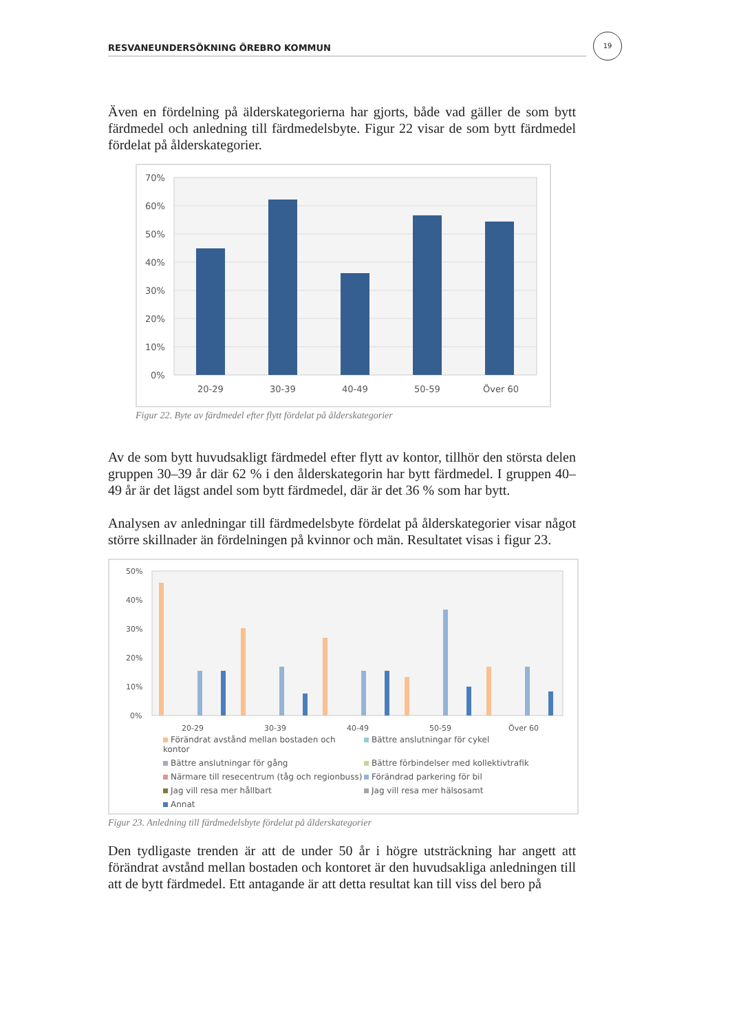RESVANEUNDERSÖKNING ÖREBRO KOMMUN
19
Även en fördelning på älderskategorierna har gjorts, både vad gäller de som bytt färdmedel och anledning till färdmedelsbyte. Figur 22 visar de som bytt färdmedel fördelat på ålderskategorier.
70%
60%
50%
40%
30%
20%
10%
0%
20-29
30-39
40-49
50-59
Över 60
Figur 22. Byte av färdmedel efter flytt fördelat på ålderskategorier
Av de som bytt huvudsakligt färdmedel efter flytt av kontor, tillhör den största delen gruppen 30–39 år där 62 % i den ålderskategorin har bytt färdmedel. I gruppen 40–49 år är det lägst andel som bytt färdmedel, där är det 36 % som har bytt.
Analysen av anledningar till färdmedelsbyte fördelat på ålderskategorier visar något större skillnader än fördelningen på kvinnor och män. Resultatet visas i figur 23.
50%
40%
30%
20%
10%
0%
20-29
30-39
40-49
50-59
Över 60
Förändrat avstånd mellan bostaden och kontor Bättre anslutningar för cykel Bättre anslutningar för gång Bättre förbindelser med kollektivtrafik Närmare till resecentrum (tåg och regionbuss) Förändrad parkering för bil Jag vill resa mer hållbart Jag vill resa mer hälsosamt Annat
Figur 23. Anledning till färdmedelsbyte fördelat på ålderskategorier
Den tydligaste trenden är att de under 50 år i högre utsträckning har angett att förändrat avstånd mellan bostaden och kontoret är den huvudsakliga anledningen till att de bytt färdmedel. Ett antagande är att detta resultat kan till viss del bero på